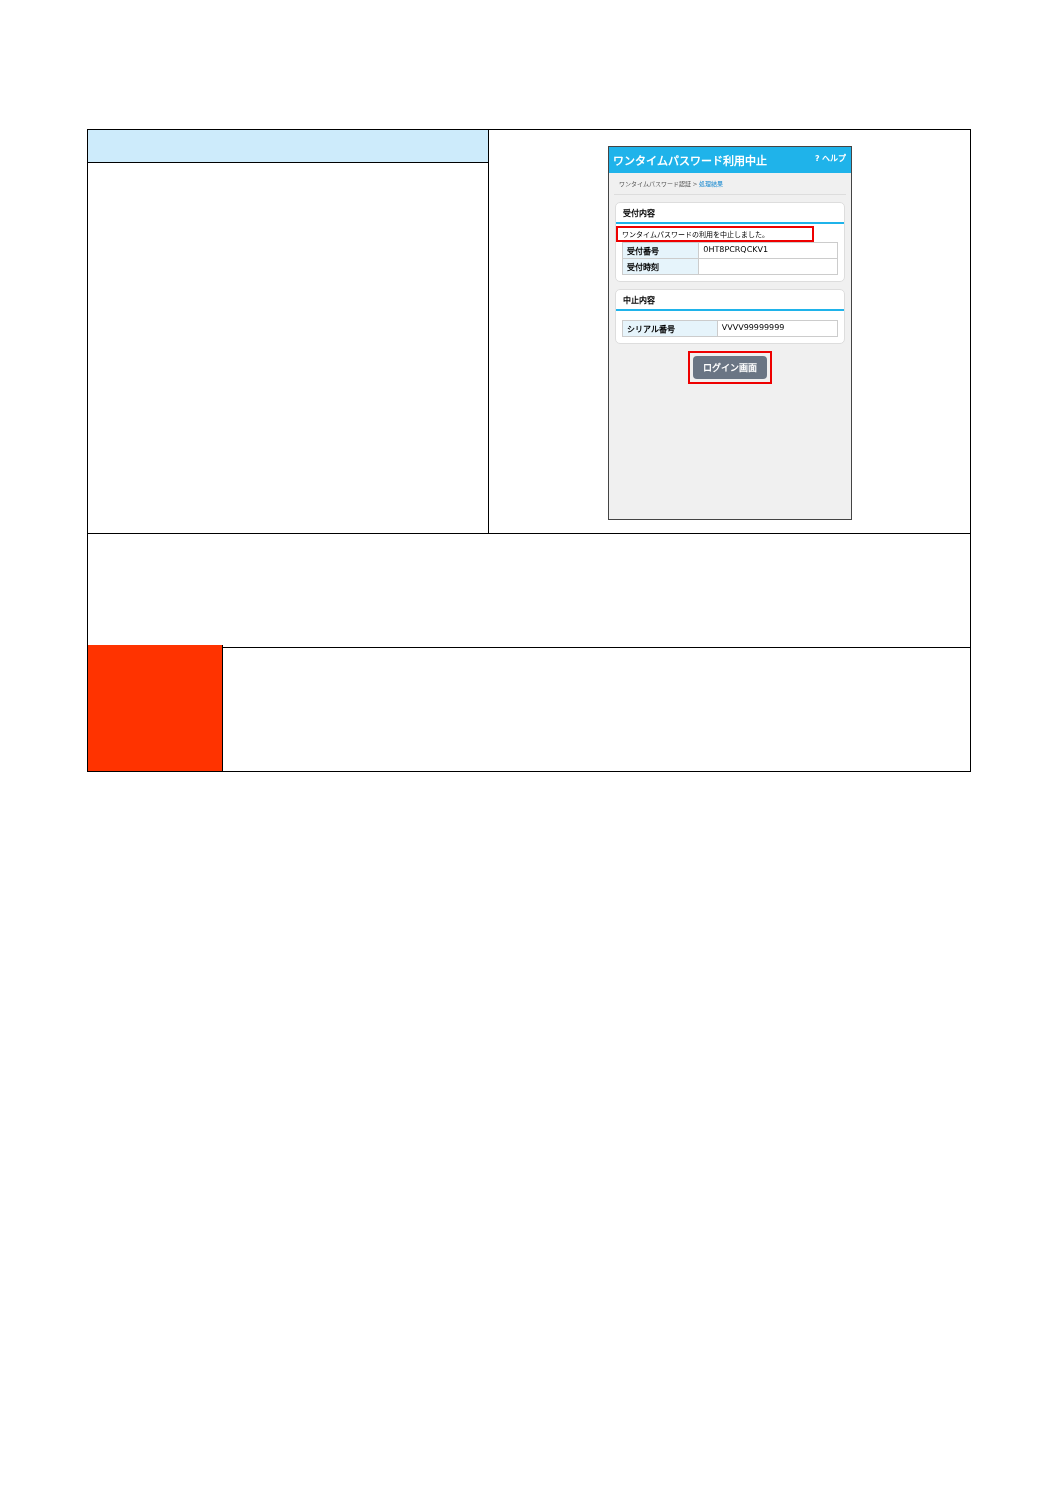| | ワンタイムパスワード利用中止 ? ヘルプ ワンタイムパスワード認証 > 処理結果 受付内容 ワンタイムパスワードの利用を中止しました。 / 受付番号 / 0HT8PCRQCKV1 / / 受付時刻 / / 中止内容 / シリアル番号 / VVVV99999999 / ログイン画面 |